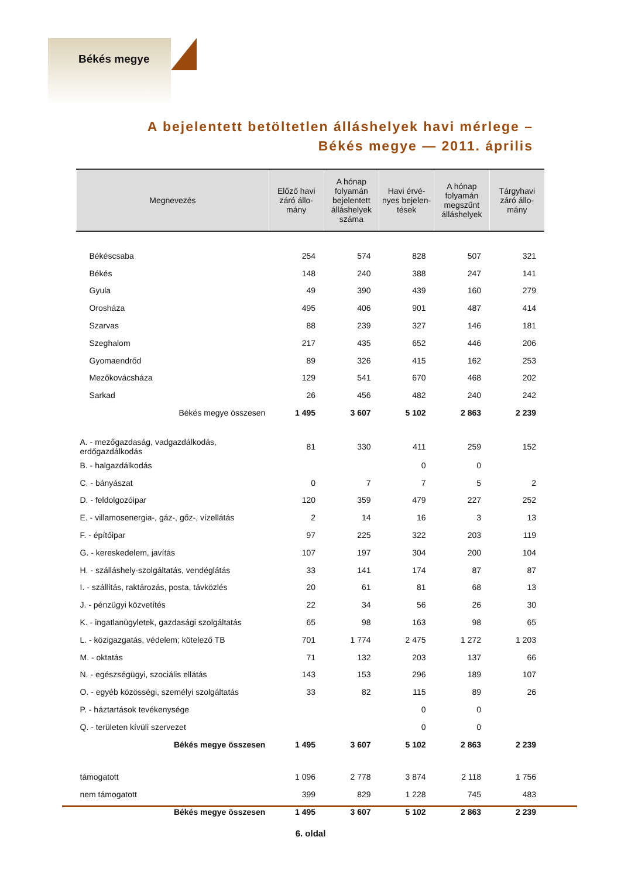Békés megye
A bejelentett betöltetlen álláshelyek havi mérlege –
Békés megye — 2011. április
| Megnevezés | Előző havi záró állo-mány | A hónap folyamán bejelentett álláshelyek száma | Havi érvé-nyes bejelen-tések | A hónap folyamán megszűnt álláshelyek | Tárgyhavi záró állo-mány |
| --- | --- | --- | --- | --- | --- |
| Békéscsaba | 254 | 574 | 828 | 507 | 321 |
| Békés | 148 | 240 | 388 | 247 | 141 |
| Gyula | 49 | 390 | 439 | 160 | 279 |
| Orosháza | 495 | 406 | 901 | 487 | 414 |
| Szarvas | 88 | 239 | 327 | 146 | 181 |
| Szeghalom | 217 | 435 | 652 | 446 | 206 |
| Gyomaendrőd | 89 | 326 | 415 | 162 | 253 |
| Mezőkovácsháza | 129 | 541 | 670 | 468 | 202 |
| Sarkad | 26 | 456 | 482 | 240 | 242 |
| Békés megye összesen | 1 495 | 3 607 | 5 102 | 2 863 | 2 239 |
| A. - mezőgazdaság, vadgazdálkodás, erdőgazdálkodás | 81 | 330 | 411 | 259 | 152 |
| B. - halgazdálkodás | | | 0 | 0 | |
| C. - bányászat | 0 | 7 | 7 | 5 | 2 |
| D. - feldolgozóipar | 120 | 359 | 479 | 227 | 252 |
| E. - villamosenergia-, gáz-, gőz-, vízellátás | 2 | 14 | 16 | 3 | 13 |
| F. - építőipar | 97 | 225 | 322 | 203 | 119 |
| G. - kereskedelem, javítás | 107 | 197 | 304 | 200 | 104 |
| H. - szálláshely-szolgáltatás, vendéglátás | 33 | 141 | 174 | 87 | 87 |
| I. - szállítás, raktározás, posta, távközlés | 20 | 61 | 81 | 68 | 13 |
| J. - pénzügyi közvetítés | 22 | 34 | 56 | 26 | 30 |
| K. - ingatlanügyletek, gazdasági szolgáltatás | 65 | 98 | 163 | 98 | 65 |
| L. - közigazgatás, védelem; kötelező TB | 701 | 1 774 | 2 475 | 1 272 | 1 203 |
| M. - oktatás | 71 | 132 | 203 | 137 | 66 |
| N. - egészségügyi, szociális ellátás | 143 | 153 | 296 | 189 | 107 |
| O. - egyéb közösségi, személyi szolgáltatás | 33 | 82 | 115 | 89 | 26 |
| P. - háztartások tevékenysége | | | 0 | 0 | |
| Q. - területen kívüli szervezet | | | 0 | 0 | |
| Békés megye összesen | 1 495 | 3 607 | 5 102 | 2 863 | 2 239 |
| támogatott | 1 096 | 2 778 | 3 874 | 2 118 | 1 756 |
| nem támogatott | 399 | 829 | 1 228 | 745 | 483 |
| Békés megye összesen | 1 495 | 3 607 | 5 102 | 2 863 | 2 239 |
6. oldal